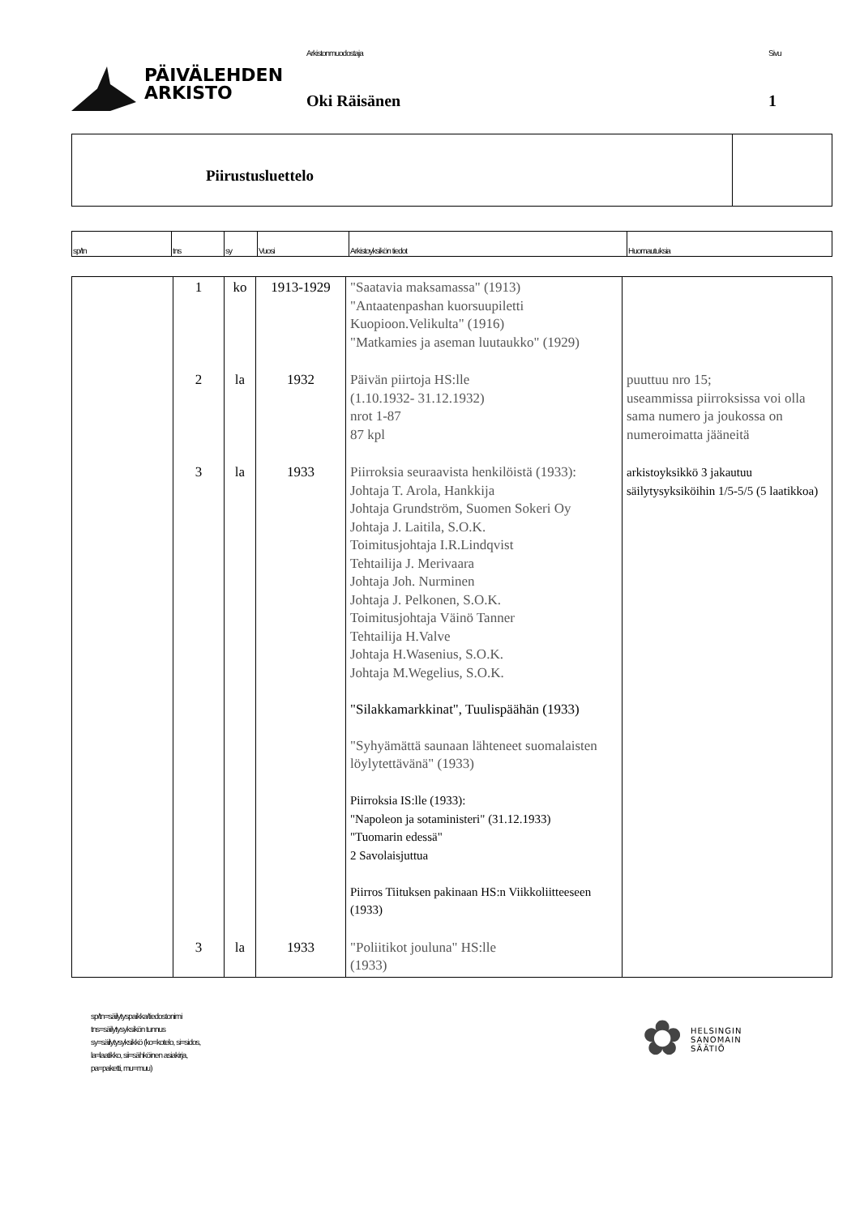PÄIVÄLEHDEN
ARKISTO
Arkistonmuodostaja
Oki Räisänen
Sivu
1
Piirustusluettelo
| sp/tn | tns | sy | Vuosi | Arkistoyksikön tiedot | Huomautuksia |
| | 1 | ko | 1913-1929 | "Saatavia maksamassa" (1913) "Antaatenpashan kuorsuupiletti Kuopioon.Velikulta" (1916) "Matkamies ja aseman luutaukko" (1929) | |
| | 2 | la | 1932 | Päivän piirtoja HS:lle (1.10.1932- 31.12.1932) nrot 1-87 87 kpl | puuttuu nro 15; useammissa piirroksissa voi olla sama numero ja joukossa on numeroimatta jääneitä |
| | 3 | la | 1933 | Piirroksia seuraavista henkilöistä (1933): Johtaja T. Arola, Hankkija Johtaja Grundström, Suomen Sokeri Oy Johtaja J. Laitila, S.O.K. Toimitusjohtaja I.R.Lindqvist Tehtailija J. Merivaara Johtaja Joh. Nurminen Johtaja J. Pelkonen, S.O.K. Toimitusjohtaja Väinö Tanner Tehtailija H.Valve Johtaja H.Wasenius, S.O.K. Johtaja M.Wegelius, S.O.K. "Silakkamarkkinat", Tuulispäähän (1933) "Syhyämättä saunaan lähteneet suomalaisten löylytettävänä" (1933) Piirroksia IS:lle (1933): "Napoleon ja sotaministeri" (31.12.1933) "Tuomarin edessä" 2 Savolaisjuttua Piirros Tiituksen pakinaan HS:n Viikkoliitteeseen (1933) | arkistoyksikkö 3 jakautuu säilytysyksiköihin 1/5-5/5 (5 laatikkoa) |
| | 3 | la | 1933 | "Poliitikot jouluna" HS:lle (1933) | |
sp/tn=säilytyspaikka/tiedostonimi
tns=säilytysyksikön tunnus
sy=säilytysyksikkö (ko=kotelo, si=sidos,
la=laatikko, sii=sähköinen asiakirja,
pa=paketti, mu=muu)
✿
HELSINGIN
SANOMAIN
SÄÄTIÖ